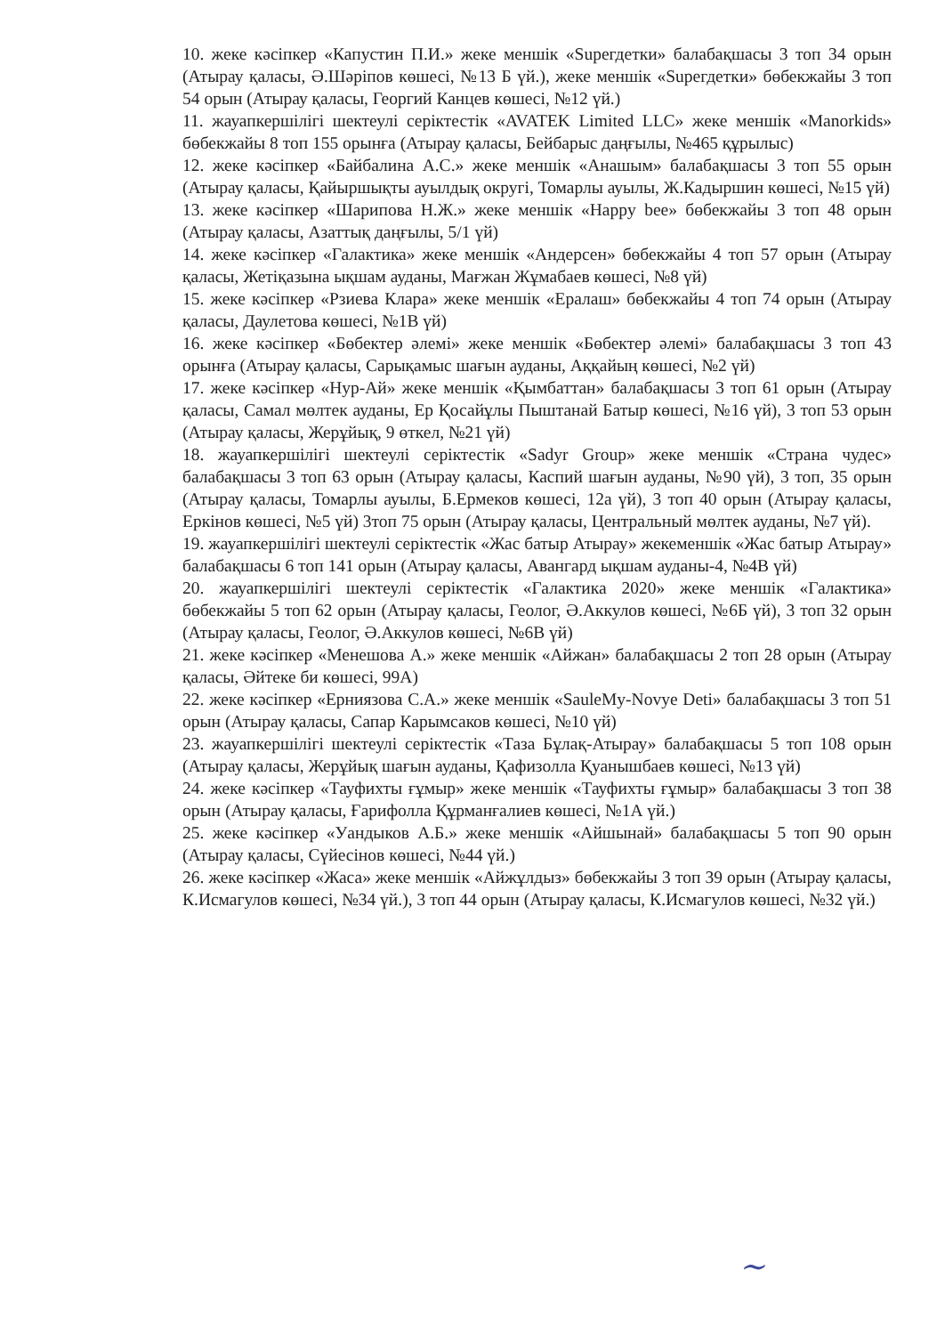10. жеке кәсіпкер «Капустин П.И.» жеке меншік «Supeгдетки» балабақшасы 3 топ 34 орын (Атырау қаласы, Ә.Шәріпов көшесі, №13 Б үй.), жеке меншік «Supeгдетки» бөбекжайы 3 топ 54 орын (Атырау қаласы, Георгий Канцев көшесі, №12 үй.)
11. жауапкершілігі шектеулі серіктестік «AVATEK Limited LLC» жеке меншік «Manorkids» бөбекжайы 8 топ 155 орынға (Атырау қаласы, Бейбарыс даңғылы, №465 құрылыс)
12. жеке кәсіпкер «Байбалина А.С.» жеке меншік «Анашым» балабақшасы 3 топ 55 орын (Атырау қаласы, Қайыршықты ауылдық округі, Томарлы ауылы, Ж.Кадыршин көшесі, №15 үй)
13. жеке кәсіпкер «Шарипова Н.Ж.» жеке меншік «Happy bee» бөбекжайы 3 топ 48 орын (Атырау қаласы, Азаттық даңғылы, 5/1 үй)
14. жеке кәсіпкер «Галактика» жеке меншік «Андерсен» бөбекжайы 4 топ 57 орын (Атырау қаласы, Жетіқазына ықшам ауданы, Мағжан Жұмабаев көшесі, №8 үй)
15. жеке кәсіпкер «Рзиева Клара» жеке меншік «Ералаш» бөбекжайы 4 топ 74 орын (Атырау қаласы, Даулетова көшесі, №1В үй)
16. жеке кәсіпкер «Бөбектер әлемі» жеке меншік «Бөбектер әлемі» балабақшасы 3 топ 43 орынға (Атырау қаласы, Сарықамыс шағын ауданы, Аққайың көшесі, №2 үй)
17. жеке кәсіпкер «Нур-Ай» жеке меншік «Қымбаттан» балабақшасы 3 топ 61 орын (Атырау қаласы, Самал мөлтек ауданы, Ер Қосайұлы Пыштанай Батыр көшесі, №16 үй), 3 топ 53 орын (Атырау қаласы, Жерұйық, 9 өткел, №21 үй)
18. жауапкершілігі шектеулі серіктестік «Sadyr Group» жеке меншік «Страна чудес» балабақшасы 3 топ 63 орын (Атырау қаласы, Каспий шағын ауданы, №90 үй), 3 топ, 35 орын (Атырау қаласы, Томарлы ауылы, Б.Ермеков көшесі, 12а үй), 3 топ 40 орын (Атырау қаласы, Еркінов көшесі, №5 үй) 3топ 75 орын (Атырау қаласы, Центральный мөлтек ауданы, №7 үй).
19. жауапкершілігі шектеулі серіктестік «Жас батыр Атырау» жекеменшік «Жас батыр Атырау» балабақшасы 6 топ 141 орын (Атырау қаласы, Авангард ықшам ауданы-4, №4В үй)
20. жауапкершілігі шектеулі серіктестік «Галактика 2020» жеке меншік «Галактика» бөбекжайы 5 топ 62 орын (Атырау қаласы, Геолог, Ә.Аккулов көшесі, №6Б үй), 3 топ 32 орын (Атырау қаласы, Геолог, Ә.Аккулов көшесі, №6В үй)
21. жеке кәсіпкер «Менешова А.» жеке меншік «Айжан» балабақшасы 2 топ 28 орын (Атырау қаласы, Әйтеке би көшесі, 99А)
22. жеке кәсіпкер «Ерниязова С.А.» жеке меншік «SauleMy-Novye Deti» балабақшасы 3 топ 51 орын (Атырау қаласы, Сапар Карымсаков көшесі, №10 үй)
23. жауапкершілігі шектеулі серіктестік «Таза Бұлақ-Атырау» балабақшасы 5 топ 108 орын (Атырау қаласы, Жерұйық шағын ауданы, Қафизолла Қуанышбаев көшесі, №13 үй)
24. жеке кәсіпкер «Тауфихты ғұмыр» жеке меншік «Тауфихты ғұмыр» балабақшасы 3 топ 38 орын (Атырау қаласы, Ғарифолла Құрманғалиев көшесі, №1А үй.)
25. жеке кәсіпкер «Уандыков А.Б.» жеке меншік «Айшынай» балабақшасы 5 топ 90 орын (Атырау қаласы, Сүйесінов көшесі, №44 үй.)
26. жеке кәсіпкер «Жаса» жеке меншік «Айжұлдыз» бөбекжайы 3 топ 39 орын (Атырау қаласы, К.Исмагулов көшесі, №34 үй.), 3 топ 44 орын (Атырау қаласы, К.Исмагулов көшесі, №32 үй.)
~